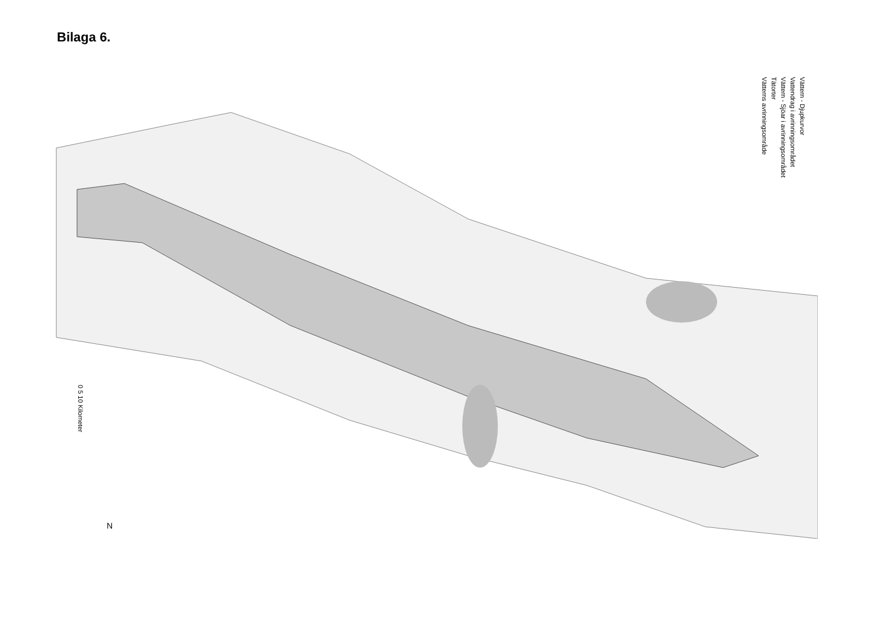Bilaga 6.
Vättern - Djupkurvor
Vattendrag i avrinningsområdet
Vättern - Sjöar i avrinningsområdet
Tätorter
Vätterns avrinningsområde
0 5 10 Kilometer
N